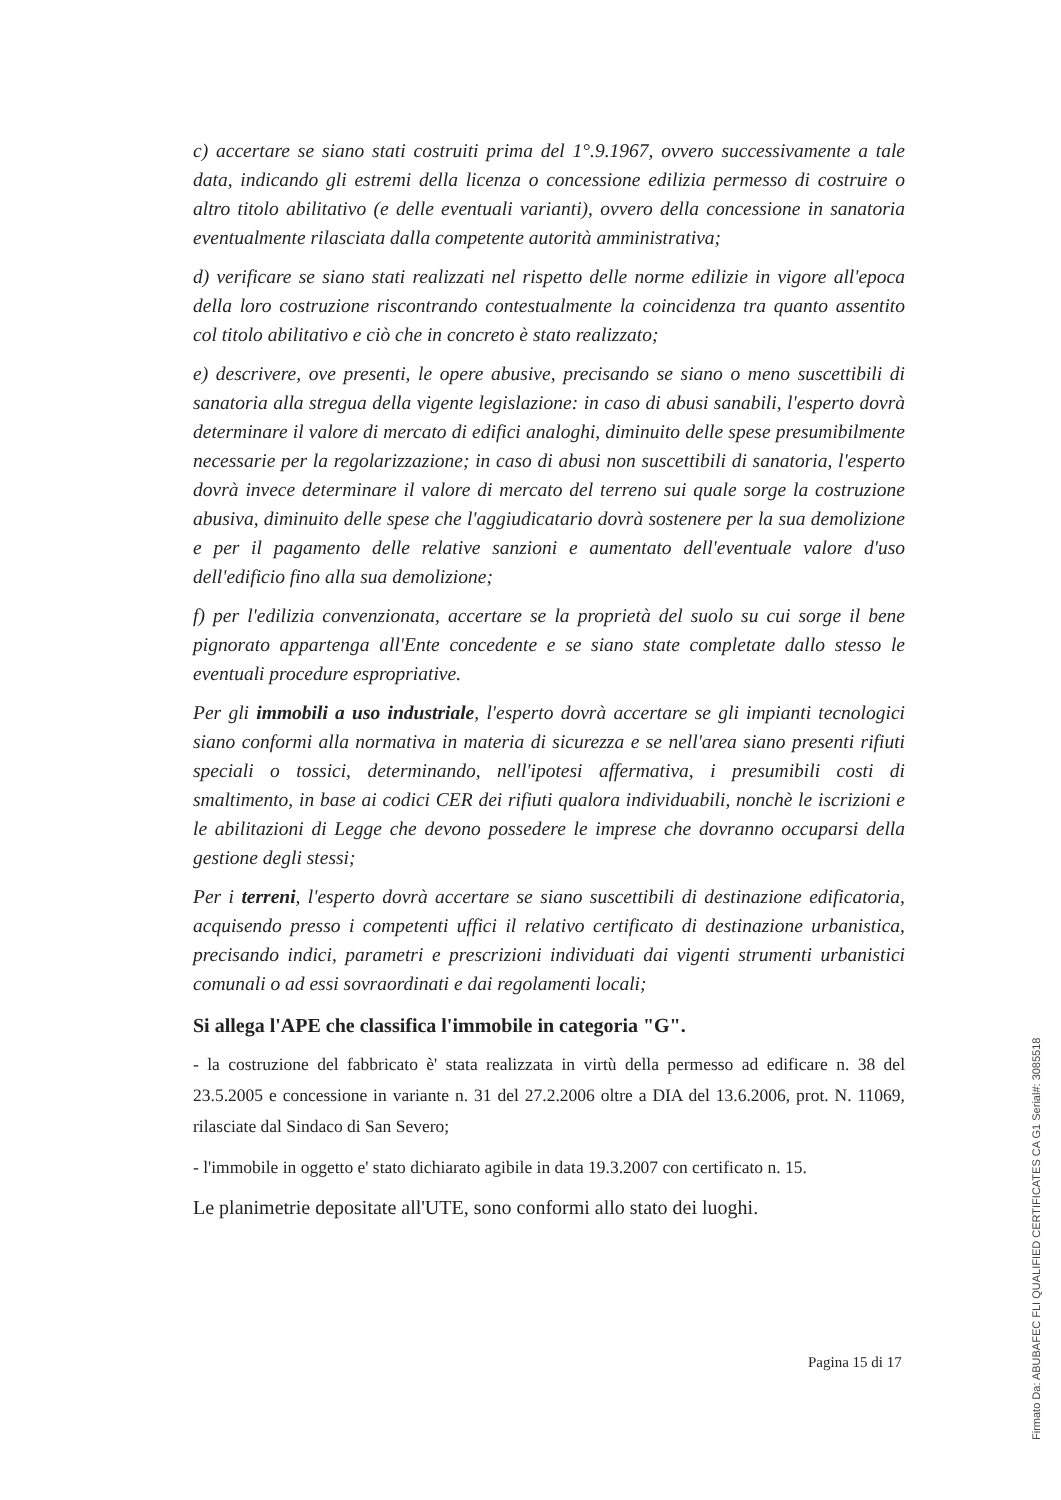c) accertare se siano stati costruiti prima del 1°.9.1967, ovvero successivamente a tale data, indicando gli estremi della licenza o concessione edilizia permesso di costruire o altro titolo abilitativo (e delle eventuali varianti), ovvero della concessione in sanatoria eventualmente rilasciata dalla competente autorità amministrativa;
d) verificare se siano stati realizzati nel rispetto delle norme edilizie in vigore all'epoca della loro costruzione riscontrando contestualmente la coincidenza tra quanto assentito col titolo abilitativo e ciò che in concreto è stato realizzato;
e) descrivere, ove presenti, le opere abusive, precisando se siano o meno suscettibili di sanatoria alla stregua della vigente legislazione: in caso di abusi sanabili, l'esperto dovrà determinare il valore di mercato di edifici analoghi, diminuito delle spese presumibilmente necessarie per la regolarizzazione; in caso di abusi non suscettibili di sanatoria, l'esperto dovrà invece determinare il valore di mercato del terreno sui quale sorge la costruzione abusiva, diminuito delle spese che l'aggiudicatario dovrà sostenere per la sua demolizione e per il pagamento delle relative sanzioni e aumentato dell'eventuale valore d'uso dell'edificio fino alla sua demolizione;
f) per l'edilizia convenzionata, accertare se la proprietà del suolo su cui sorge il bene pignorato appartenga all'Ente concedente e se siano state completate dallo stesso le eventuali procedure espropriative.
Per gli immobili a uso industriale, l'esperto dovrà accertare se gli impianti tecnologici siano conformi alla normativa in materia di sicurezza e se nell'area siano presenti rifiuti speciali o tossici, determinando, nell'ipotesi affermativa, i presumibili costi di smaltimento, in base ai codici CER dei rifiuti qualora individuabili, nonchè le iscrizioni e le abilitazioni di Legge che devono possedere le imprese che dovranno occuparsi della gestione degli stessi;
Per i terreni, l'esperto dovrà accertare se siano suscettibili di destinazione edificatoria, acquisendo presso i competenti uffici il relativo certificato di destinazione urbanistica, precisando indici, parametri e prescrizioni individuati dai vigenti strumenti urbanistici comunali o ad essi sovraordinati e dai regolamenti locali;
Si allega l'APE che classifica l'immobile in categoria "G".
- la costruzione del fabbricato è' stata realizzata in virtù della permesso ad edificare n. 38 del 23.5.2005 e concessione in variante n. 31 del 27.2.2006 oltre a DIA del 13.6.2006, prot. N. 11069, rilasciate dal Sindaco di San Severo;
- l'immobile in oggetto e' stato dichiarato agibile in data 19.3.2007 con certificato n. 15.
Le planimetrie depositate all'UTE, sono conformi allo stato dei luoghi.
Pagina 15 di 17
Firmato Da: ABUBAFEC FLI QUALIFIED CERTIFICATES CA G1 Serial#: 3085518